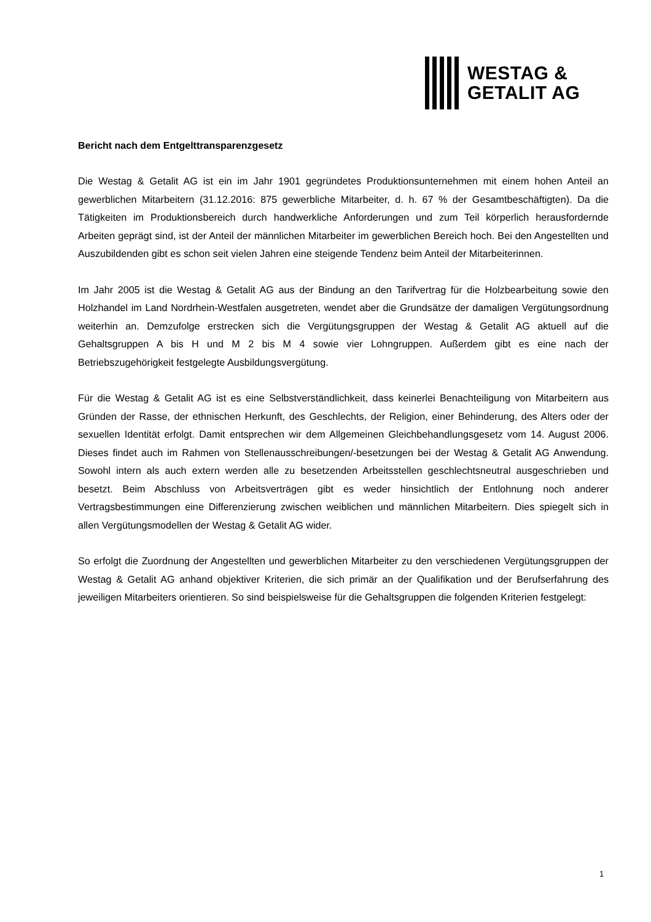WESTAG &
GETALIT AG
Bericht nach dem Entgelttransparenzgesetz
Die Westag & Getalit AG ist ein im Jahr 1901 gegründetes Produktionsunternehmen mit einem hohen Anteil an gewerblichen Mitarbeitern (31.12.2016: 875 gewerbliche Mitarbeiter, d. h. 67 % der Gesamtbeschäftigten). Da die Tätigkeiten im Produktionsbereich durch handwerkliche Anforderungen und zum Teil körperlich herausfordernde Arbeiten geprägt sind, ist der Anteil der männlichen Mitarbeiter im gewerblichen Bereich hoch. Bei den Angestellten und Auszubildenden gibt es schon seit vielen Jahren eine steigende Tendenz beim Anteil der Mitarbeiterinnen.
Im Jahr 2005 ist die Westag & Getalit AG aus der Bindung an den Tarifvertrag für die Holzbearbeitung sowie den Holzhandel im Land Nordrhein-Westfalen ausgetreten, wendet aber die Grundsätze der damaligen Vergütungsordnung weiterhin an. Demzufolge erstrecken sich die Vergütungsgruppen der Westag & Getalit AG aktuell auf die Gehaltsgruppen A bis H und M 2 bis M 4 sowie vier Lohngruppen. Außerdem gibt es eine nach der Betriebszugehörigkeit festgelegte Ausbildungsvergütung.
Für die Westag & Getalit AG ist es eine Selbstverständlichkeit, dass keinerlei Benachteiligung von Mitarbeitern aus Gründen der Rasse, der ethnischen Herkunft, des Geschlechts, der Religion, einer Behinderung, des Alters oder der sexuellen Identität erfolgt. Damit entsprechen wir dem Allgemeinen Gleichbehandlungsgesetz vom 14. August 2006. Dieses findet auch im Rahmen von Stellenausschreibungen/-besetzungen bei der Westag & Getalit AG Anwendung. Sowohl intern als auch extern werden alle zu besetzenden Arbeitsstellen geschlechtsneutral ausgeschrieben und besetzt. Beim Abschluss von Arbeitsverträgen gibt es weder hinsichtlich der Entlohnung noch anderer Vertragsbestimmungen eine Differenzierung zwischen weiblichen und männlichen Mitarbeitern. Dies spiegelt sich in allen Vergütungsmodellen der Westag & Getalit AG wider.
So erfolgt die Zuordnung der Angestellten und gewerblichen Mitarbeiter zu den verschiedenen Vergütungsgruppen der Westag & Getalit AG anhand objektiver Kriterien, die sich primär an der Qualifikation und der Berufserfahrung des jeweiligen Mitarbeiters orientieren. So sind beispielsweise für die Gehaltsgruppen die folgenden Kriterien festgelegt:
1